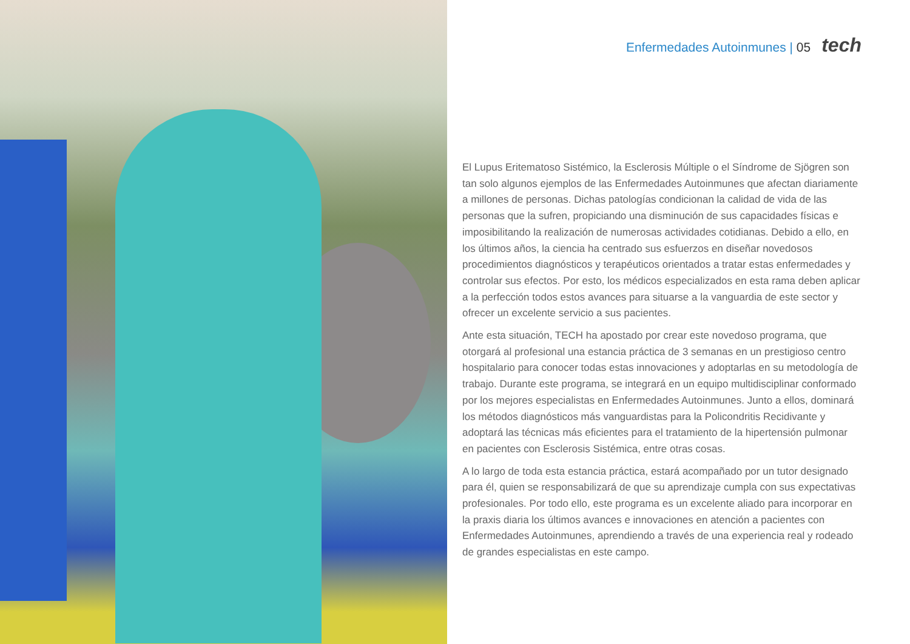Enfermedades Autoinmunes | 05 tech
El Lupus Eritematoso Sistémico, la Esclerosis Múltiple o el Síndrome de Sjögren son tan solo algunos ejemplos de las Enfermedades Autoinmunes que afectan diariamente a millones de personas. Dichas patologías condicionan la calidad de vida de las personas que la sufren, propiciando una disminución de sus capacidades físicas e imposibilitando la realización de numerosas actividades cotidianas. Debido a ello, en los últimos años, la ciencia ha centrado sus esfuerzos en diseñar novedosos procedimientos diagnósticos y terapéuticos orientados a tratar estas enfermedades y controlar sus efectos. Por esto, los médicos especializados en esta rama deben aplicar a la perfección todos estos avances para situarse a la vanguardia de este sector y ofrecer un excelente servicio a sus pacientes.
Ante esta situación, TECH ha apostado por crear este novedoso programa, que otorgará al profesional una estancia práctica de 3 semanas en un prestigioso centro hospitalario para conocer todas estas innovaciones y adoptarlas en su metodología de trabajo. Durante este programa, se integrará en un equipo multidisciplinar conformado por los mejores especialistas en Enfermedades Autoinmunes. Junto a ellos, dominará los métodos diagnósticos más vanguardistas para la Policondritis Recidivante y adoptará las técnicas más eficientes para el tratamiento de la hipertensión pulmonar en pacientes con Esclerosis Sistémica, entre otras cosas.
A lo largo de toda esta estancia práctica, estará acompañado por un tutor designado para él, quien se responsabilizará de que su aprendizaje cumpla con sus expectativas profesionales. Por todo ello, este programa es un excelente aliado para incorporar en la praxis diaria los últimos avances e innovaciones en atención a pacientes con Enfermedades Autoinmunes, aprendiendo a través de una experiencia real y rodeado de grandes especialistas en este campo.